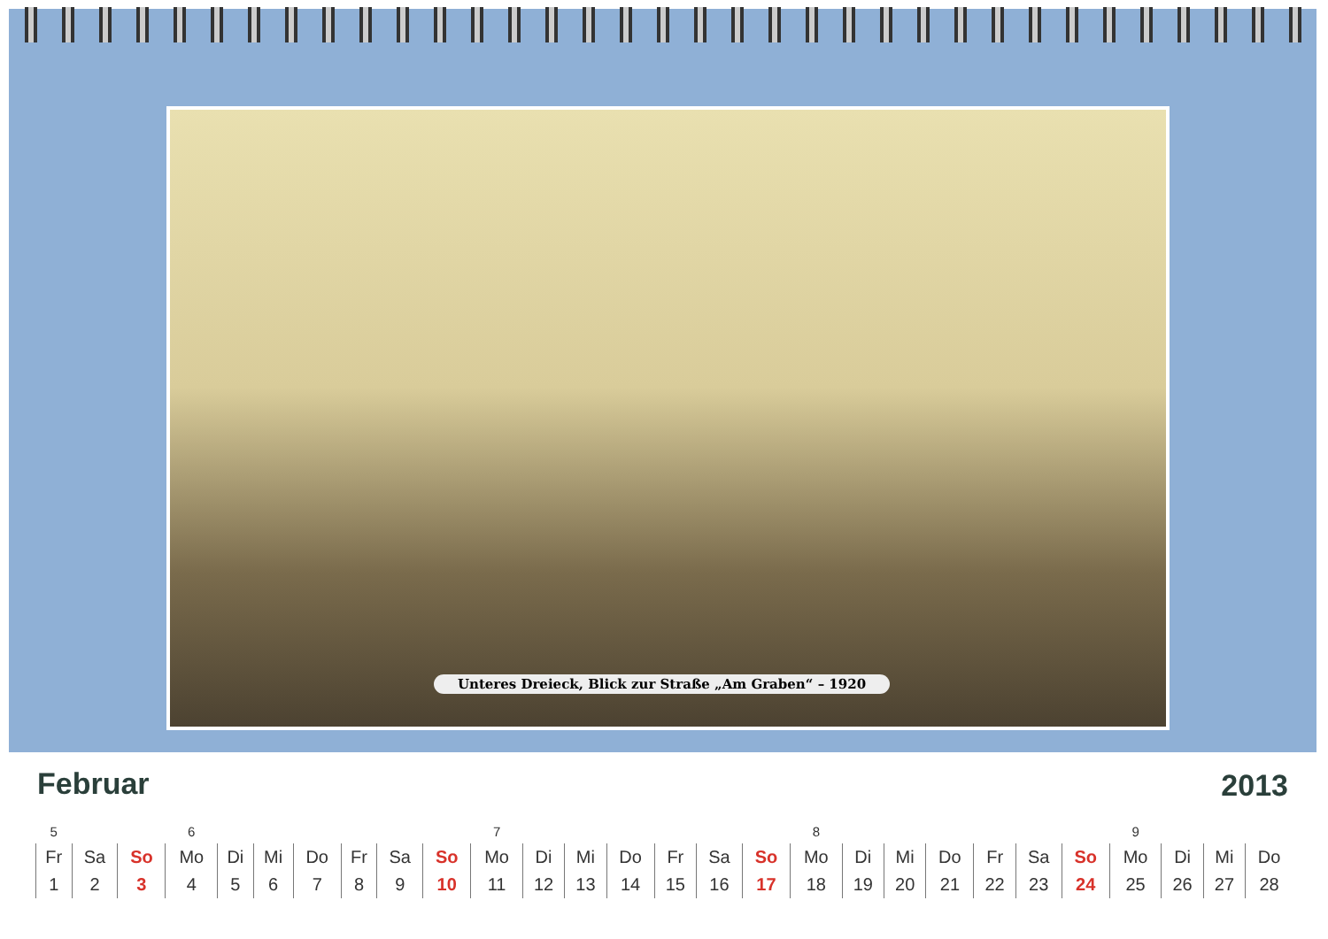Unteres Dreieck, Blick zur Straße „Am Graben“ – 1920
Februar 2013
| 5 | | | 6 | | | | | | | 7 | | | | | | | 8 | | | | | | | 9 | | | |
| Fr | Sa | So | Mo | Di | Mi | Do | Fr | Sa | So | Mo | Di | Mi | Do | Fr | Sa | So | Mo | Di | Mi | Do | Fr | Sa | So | Mo | Di | Mi | Do |
| 1 | 2 | 3 | 4 | 5 | 6 | 7 | 8 | 9 | 10 | 11 | 12 | 13 | 14 | 15 | 16 | 17 | 18 | 19 | 20 | 21 | 22 | 23 | 24 | 25 | 26 | 27 | 28 |